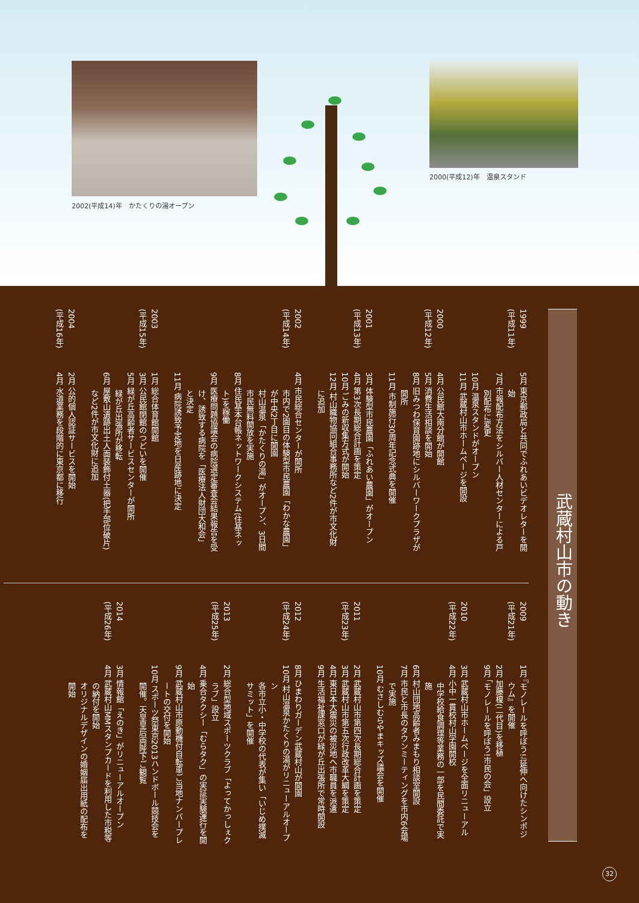2002(平成14)年　かたくりの湯オープン
2000(平成12)年　温泉スタンド
武蔵村山市の動き
1999
(平成11年)
5月 東京郵政局と共同でふれあいビデオレターを開始
7月 市報配布方法をシルバー人材センターによる戸別配布に変更
10月 温泉スタンドがオープン
11月 武蔵村山市ホームページを開設
2000
(平成12年)
4月 公民館大南分館が開館
5月 消費生活相談を開始
8月 旧みつわ保育園跡地にシルバーワークプラザが開所
11月 市制施行30周年記念式典を開催
2001
(平成13年)
3月 体験型市民農園「ふれあい農園」がオープン
4月 第3次長期総合計画を策定
10月 ごみの新収集方式が開始
12月 村山織物協同組合事務所など2件が市文化財に追加
2002
(平成14年)
4月 市民総合センターが開所
市内で2園目の体験型市民農園「わかな農園」が中央2丁目に開園
村山温泉「かたくりの湯」がオープン、3日間市民無料開放を実施
8月 住民基本台帳ネットワークシステム(住基ネット)を稼働
9月 医療問題協議会の病院選定審査会結果報告を受け、誘致する病院を「医療法人財団大和会」と決定
11月 病院誘致予定地を日産跡地に決定
2003
(平成15年)
1月 総合体育館開館
3月 公民館閉館のつどいを開催
5月 緑が丘高齢者サービスセンターが開所
緑が丘出張所が移転
6月 屋敷山遺跡出土人面装飾付土器(把手部位破片)など2件が市文化財に追加
2004
(平成16年)
2月 公的個人認証サービスを開始
4月 水道業務を段階的に東京都に移行
2009
(平成21年)
1月 『モノレールを呼ぼう!』延伸へ向けたシンポジウム』を開催
2月 加藤榎(二代目)を移植
9月 「モノレールを呼ぼう!市民の会」設立
2010
(平成22年)
3月 武蔵村山市ホームページを全面リニューアル
4月 小中一貫校村山学園開校
中学校給食調理等業務の一部を民間委託で実施
6月 村山団地高齢者みまもり相談室開設
7月 市民と市長のタウンミーティングを市内6会場で実施
10月 むさしむらやまキッズ議会を開催
2011
(平成23年)
2月 武蔵村山市第四次長期総合計画を策定
3月 武蔵村山市第五次行政改革大綱を策定
4月 東日本大震災の被災地へ市職員を派遣
9月 生活福祉課窓口が緑が丘出張所で常時開設
2012
(平成24年)
8月 ひまわりガーデン武蔵村山が開園
10月 村山温泉かたくりの湯がリニューアルオープン
各市立小・中学校の代表が集い「いじめ撲滅サミット」を開催
2013
(平成25年)
2月 総合型地域スポーツクラブ「よってかっしぇクラブ」設立
4月 乗合タクシー「むらタク」の実証実験運行を開始
9月 武蔵村山市原動機付自転車ご当地ナンバープレートの交付を開始
10月 スポーツ祭東京2013ハンドボール競技会を開催。天皇皇后両陛下ご観覧
2014
(平成26年)
3月 情報館「えのき」がリニューアルオープン
4月 武蔵村山MMスタンプカードを利用した市税等の納付を開始
オリジナルデザインの婚姻届出用紙の配布を開始
32